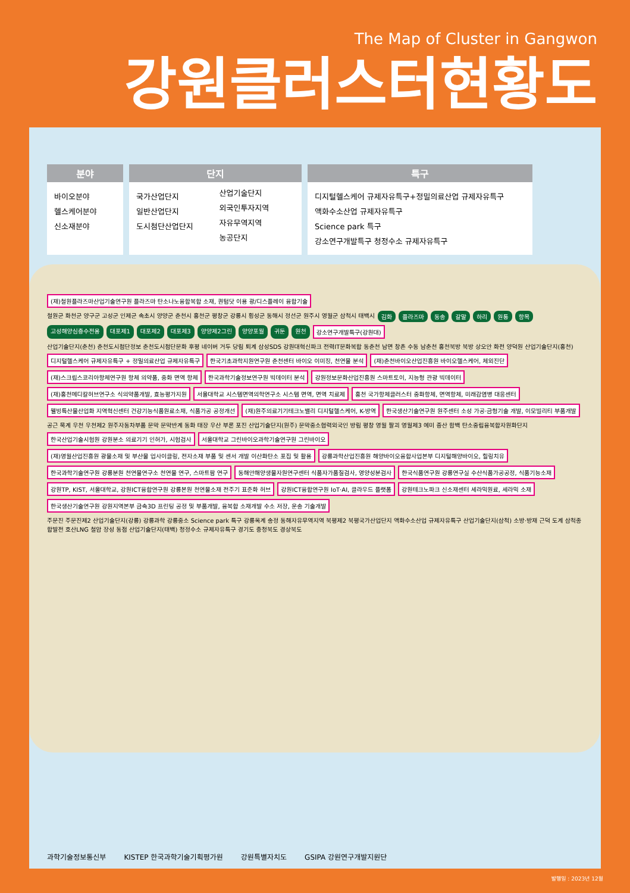The Map of Cluster in Gangwon
강원클러스터현황도
분야
바이오분야
헬스케어분야
신소재분야
단지
국가산업단지
일반산업단지
도시첨단산업단지
산업기술단지
외국인투자지역
자유무역지역
농공단지
특구
디지털헬스케어 규제자유특구+정밀의료산업 규제자유특구
액화수소산업 규제자유특구
Science park 특구
강소연구개발특구 청정수소 규제자유특구
(재)철원플라즈마산업기술연구원 플라즈마 탄소나노융합복합 소재, 퀀텀닷 이용 광/디스플레이 융합기술 철원군 화천군 양구군 고성군 인제군 속초시 양양군 춘천시 홍천군 평창군 강릉시 횡성군 동해시 정선군 원주시 영월군 삼척시 태백시 김화 플라즈마 동송 갈말 하리 원통 항목 고성해양심층수전용 대포제1 대포제2 대포제3 양양제2그린 양양포월 귀둔 원천 강소연구개발특구(강원대) 산업기술단지(춘천) 춘천도시첨단정보 춘천도시첨단문화 후평 네이버 거두 당림 퇴계 삼성SDS 강원대혁신파크 전력IT문화복합 동춘천 남면 창촌 수동 남춘천 홍천북방 북방 상오안 화전 양덕원 산업기술단지(홍천) 디지털헬스케어 규제자유특구 + 정밀의료산업 규제자유특구 한국기초과학지원연구원 춘천센터 바이오 이미징, 천연물 분석 (재)춘천바이오산업진흥원 바이오헬스케어, 체외진단 (재)스크립스코리아항체연구원 항체 의약품, 중화 면역 항체 한국과학기술정보연구원 빅데이터 분석 강원정보문화산업진흥원 스마트토이, 지능형 관광 빅데이터 (재)홍천메디칼허브연구소 식의약품개발, 효능평가지원 서울대학교 시스템면역의학연구소 시스템 면역, 면역 치료제 홍천 국가항체클러스터 중화항체, 면역항체, 미래감염병 대응센터 웰빙특산물산업화 지역혁신센터 건강기능식품원료소재, 식품가공 공정개선 (재)원주의료기기테크노밸리 디지털헬스케어, K-방역 한국생산기술연구원 원주센터 소성 가공·금형기술 개발, 이모빌리티 부품개발 공근 묵계 우천 우천제2 원주자동차부품 문막 문막반계 동화 태장 우산 부론 포진 산업기술단지(원주) 문막중소협력외국인 방림 평창 영월 팔괴 영월제3 예미 증산 함백 탄소중립융복합자원화단지 한국산업기술시험원 강원분소 의료기기 인허가, 시험검사 서울대학교 그린바이오과학기술연구원 그린바이오 (재)영월산업진흥원 광물소재 및 부산물 업사이클링, 전자소재 부품 및 센서 개발 이산화탄소 포집 및 활용 강릉과학산업진흥원 해양바이오융합사업본부 디지털해양바이오, 힐링치유 한국과학기술연구원 강릉분원 천연물연구소 천연물 연구, 스마트팜 연구 동해안해양생물자원연구센터 식품자가품질검사, 영양성분검사 한국식품연구원 강릉연구실 수산식품가공공정, 식품기능소재 강원TP, KIST, 서울대학교, 강원ICT융합연구원 강릉본원 천연물소재 전주기 표준화 허브 강원ICT융합연구원 IoT·AI, 클라우드 플랫폼 강원테크노파크 신소재센터 세라믹원료, 세라믹 소재 한국생산기술연구원 강원지역본부 금속3D 프린팅 공정 및 부품개발, 융복합 소재개발 수소 저장, 운송 기술개발 주문진 주문진제2 산업기술단지(강릉) 강릉과학 강릉중소 Science park 특구 강릉옥계 송정 동해자유무역지역 북평제2 북평국가산업단지 액화수소산업 규제자유특구 산업기술단지(삼척) 소방·방재 근덕 도계 삼척종합발전 호산LNG 철암 장성 동점 산업기술단지(태백) 청정수소 규제자유특구 경기도 충청북도 경상북도
과학기술정보통신부 KISTEP 한국과학기술기획평가원 강원특별자치도 GSIPA 강원연구개발지원단
발행일 : 2023년 12월